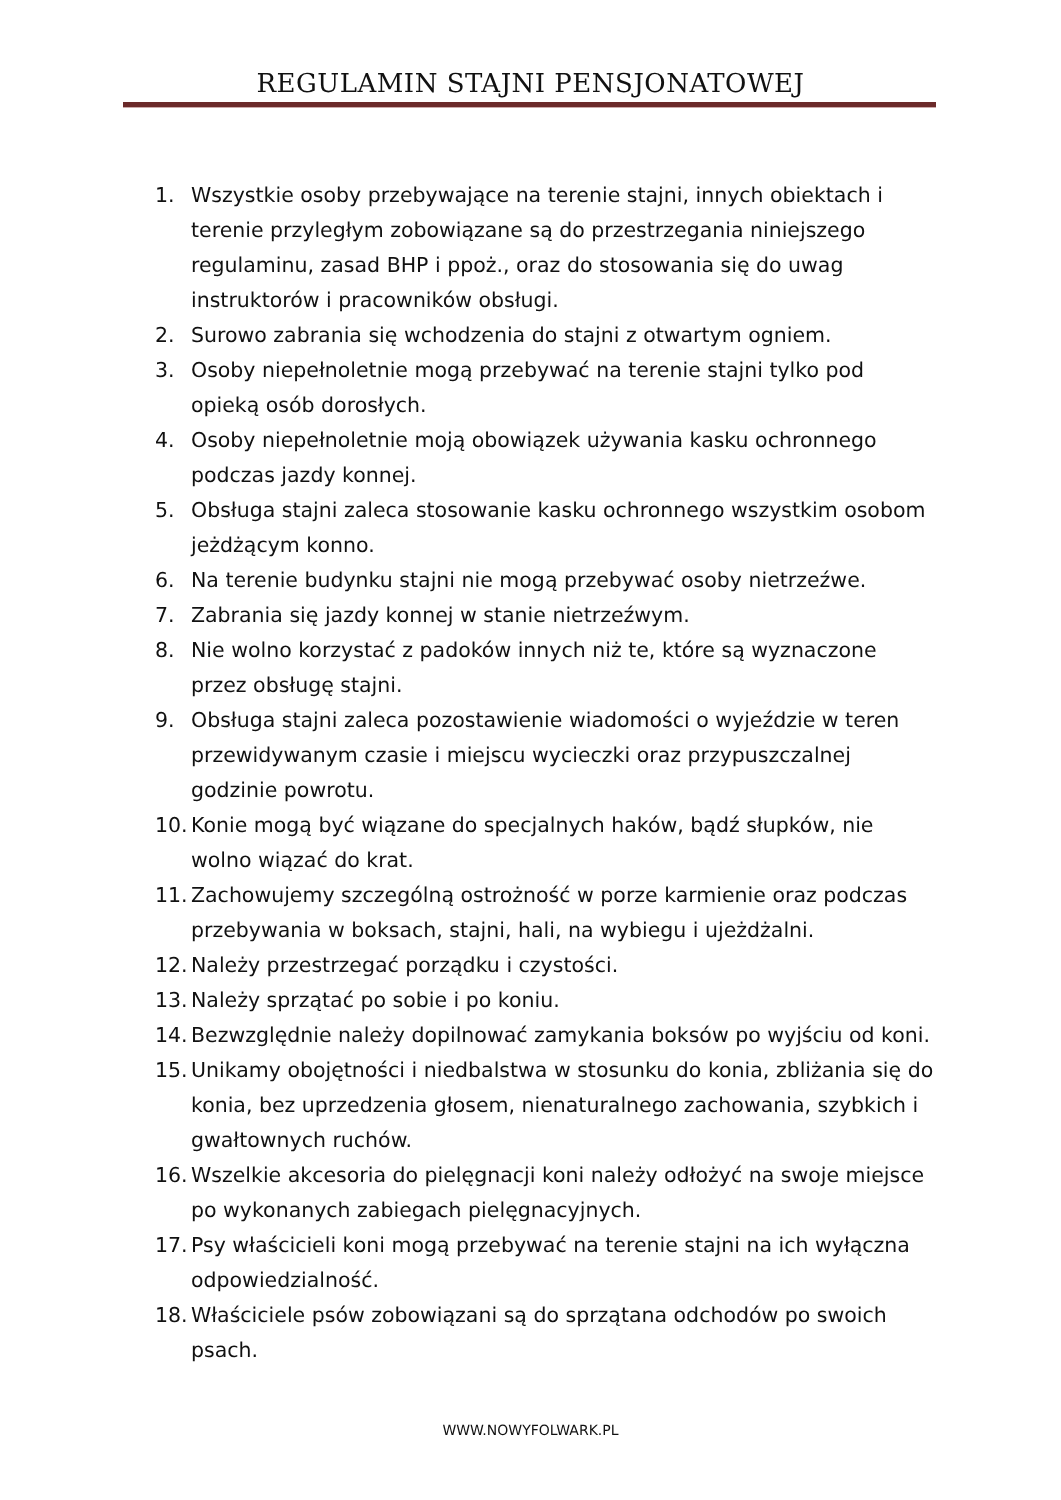REGULAMIN STAJNI PENSJONATOWEJ
1. Wszystkie osoby przebywające na terenie stajni, innych obiektach i terenie przyległym zobowiązane są do przestrzegania niniejszego regulaminu, zasad BHP i ppoż., oraz do stosowania się do uwag instruktorów i pracowników obsługi.
2. Surowo zabrania się wchodzenia do stajni z otwartym ogniem.
3. Osoby niepełnoletnie mogą przebywać na terenie stajni tylko pod opieką osób dorosłych.
4. Osoby niepełnoletnie moją obowiązek używania kasku ochronnego podczas jazdy konnej.
5. Obsługa stajni zaleca stosowanie kasku ochronnego wszystkim osobom jeżdżącym konno.
6. Na terenie budynku stajni nie mogą przebywać osoby nietrzeźwe.
7. Zabrania się jazdy konnej w stanie nietrzeźwym.
8. Nie wolno korzystać z padoków innych niż te, które są wyznaczone przez obsługę stajni.
9. Obsługa stajni zaleca pozostawienie wiadomości o wyjeździe w teren przewidywanym czasie i miejscu wycieczki oraz przypuszczalnej godzinie powrotu.
10. Konie mogą być wiązane do specjalnych haków, bądź słupków, nie wolno wiązać do krat.
11. Zachowujemy szczególną ostrożność w porze karmienie oraz podczas przebywania w boksach, stajni, hali, na wybiegu i ujeżdżalni.
12. Należy przestrzegać porządku i czystości.
13. Należy sprzątać po sobie i po koniu.
14. Bezwzględnie należy dopilnować zamykania boksów po wyjściu od koni.
15. Unikamy obojętności i niedbalstwa w stosunku do konia, zbliżania się do konia, bez uprzedzenia głosem, nienaturalnego zachowania, szybkich i gwałtownych ruchów.
16. Wszelkie akcesoria do pielęgnacji koni należy odłożyć na swoje miejsce po wykonanych zabiegach pielęgnacyjnych.
17. Psy właścicieli koni mogą przebywać na terenie stajni na ich wyłączna odpowiedzialność.
18. Właściciele psów zobowiązani są do sprzątana odchodów po swoich psach.
WWW.NOWYFOLWARK.PL